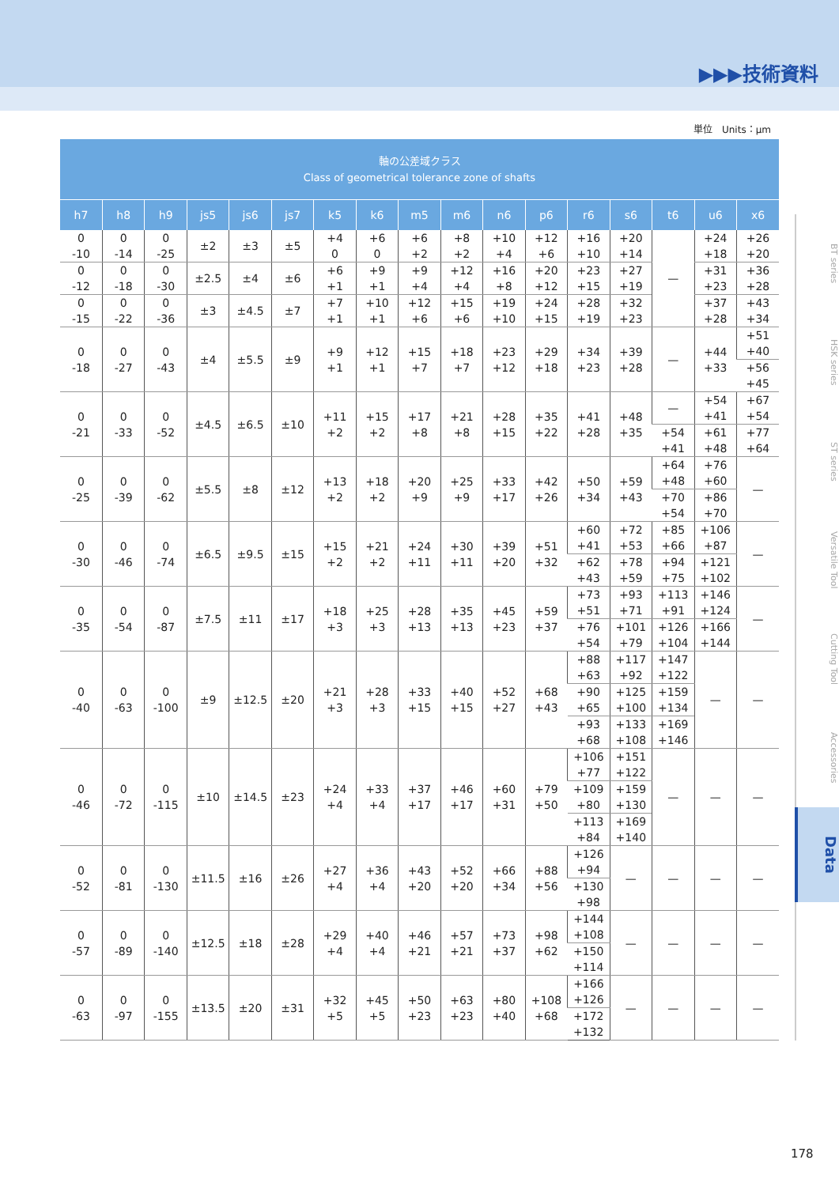▶▶▶技術資料
単位　Units：μm
| 軸の公差域クラス Class of geometrical tolerance zone of shafts | | | | | | | | | | | | | | | | |
| h7 | h8 | h9 | js5 | js6 | js7 | k5 | k6 | m5 | m6 | n6 | p6 | r6 | s6 | t6 | u6 | x6 |
| 0 -10 | 0 -14 | 0 -25 | ±2 | ±3 | ±5 | +4 0 | +6 0 | +6 +2 | +8 +2 | +10 +4 | +12 +6 | +16 +10 | +20 +14 | — | +24 +18 | +26 +20 |
| 0 -12 | 0 -18 | 0 -30 | ±2.5 | ±4 | ±6 | +6 +1 | +9 +1 | +9 +4 | +12 +4 | +16 +8 | +20 +12 | +23 +15 | +27 +19 | | +31 +23 | +36 +28 |
| 0 -15 | 0 -22 | 0 -36 | ±3 | ±4.5 | ±7 | +7 +1 | +10 +1 | +12 +6 | +15 +6 | +19 +10 | +24 +15 | +28 +19 | +32 +23 | | +37 +28 | +43 +34 |
| 0 -18 | 0 -27 | 0 -43 | ±4 | ±5.5 | ±9 | +9 +1 | +12 +1 | +15 +7 | +18 +7 | +23 +12 | +29 +18 | +34 +23 | +39 +28 | — | +44 +33 | +51 +40 |
| | | | | | | | | | | | | | | | | +56 +45 |
| 0 -21 | 0 -33 | 0 -52 | ±4.5 | ±6.5 | ±10 | +11 +2 | +15 +2 | +17 +8 | +21 +8 | +28 +15 | +35 +22 | +41 +28 | +48 +35 | — | +54 +41 | +67 +54 |
| | | | | | | | | | | | | | | +54 +41 | +61 +48 | +77 +64 |
| 0 -25 | 0 -39 | 0 -62 | ±5.5 | ±8 | ±12 | +13 +2 | +18 +2 | +20 +9 | +25 +9 | +33 +17 | +42 +26 | +50 +34 | +59 +43 | +64 +48 | +76 +60 | — |
| | | | | | | | | | | | | | | +70 +54 | +86 +70 | |
| 0 -30 | 0 -46 | 0 -74 | ±6.5 | ±9.5 | ±15 | +15 +2 | +21 +2 | +24 +11 | +30 +11 | +39 +20 | +51 +32 | +60 +41 | +72 +53 | +85 +66 | +106 +87 | — |
| | | | | | | | | | | | | +62 +43 | +78 +59 | +94 +75 | +121 +102 | |
| 0 -35 | 0 -54 | 0 -87 | ±7.5 | ±11 | ±17 | +18 +3 | +25 +3 | +28 +13 | +35 +13 | +45 +23 | +59 +37 | +73 +51 | +93 +71 | +113 +91 | +146 +124 | — |
| | | | | | | | | | | | | +76 +54 | +101 +79 | +126 +104 | +166 +144 | |
| 0 -40 | 0 -63 | 0 -100 | ±9 | ±12.5 | ±20 | +21 +3 | +28 +3 | +33 +15 | +40 +15 | +52 +27 | +68 +43 | +88 +63 | +117 +92 | +147 +122 | — | — |
| | | | | | | | | | | | | +90 +65 | +125 +100 | +159 +134 | | |
| | | | | | | | | | | | | +93 +68 | +133 +108 | +169 +146 | | |
| 0 -46 | 0 -72 | 0 -115 | ±10 | ±14.5 | ±23 | +24 +4 | +33 +4 | +37 +17 | +46 +17 | +60 +31 | +79 +50 | +106 +77 | +151 +122 | — | — | — |
| | | | | | | | | | | | | +109 +80 | +159 +130 | | | |
| | | | | | | | | | | | | +113 +84 | +169 +140 | | | |
| 0 -52 | 0 -81 | 0 -130 | ±11.5 | ±16 | ±26 | +27 +4 | +36 +4 | +43 +20 | +52 +20 | +66 +34 | +88 +56 | +126 +94 | — | — | — | — |
| | | | | | | | | | | | | +130 +98 | | | | |
| 0 -57 | 0 -89 | 0 -140 | ±12.5 | ±18 | ±28 | +29 +4 | +40 +4 | +46 +21 | +57 +21 | +73 +37 | +98 +62 | +144 +108 | — | — | — | — |
| | | | | | | | | | | | | +150 +114 | | | | |
| 0 -63 | 0 -97 | 0 -155 | ±13.5 | ±20 | ±31 | +32 +5 | +45 +5 | +50 +23 | +63 +23 | +80 +40 | +108 +68 | +166 +126 | — | — | — | — |
| | | | | | | | | | | | | +172 +132 | | | | |
BT series
HSK series
ST series
Versatile Tool
Cutting Tool
Accessories
Data
178